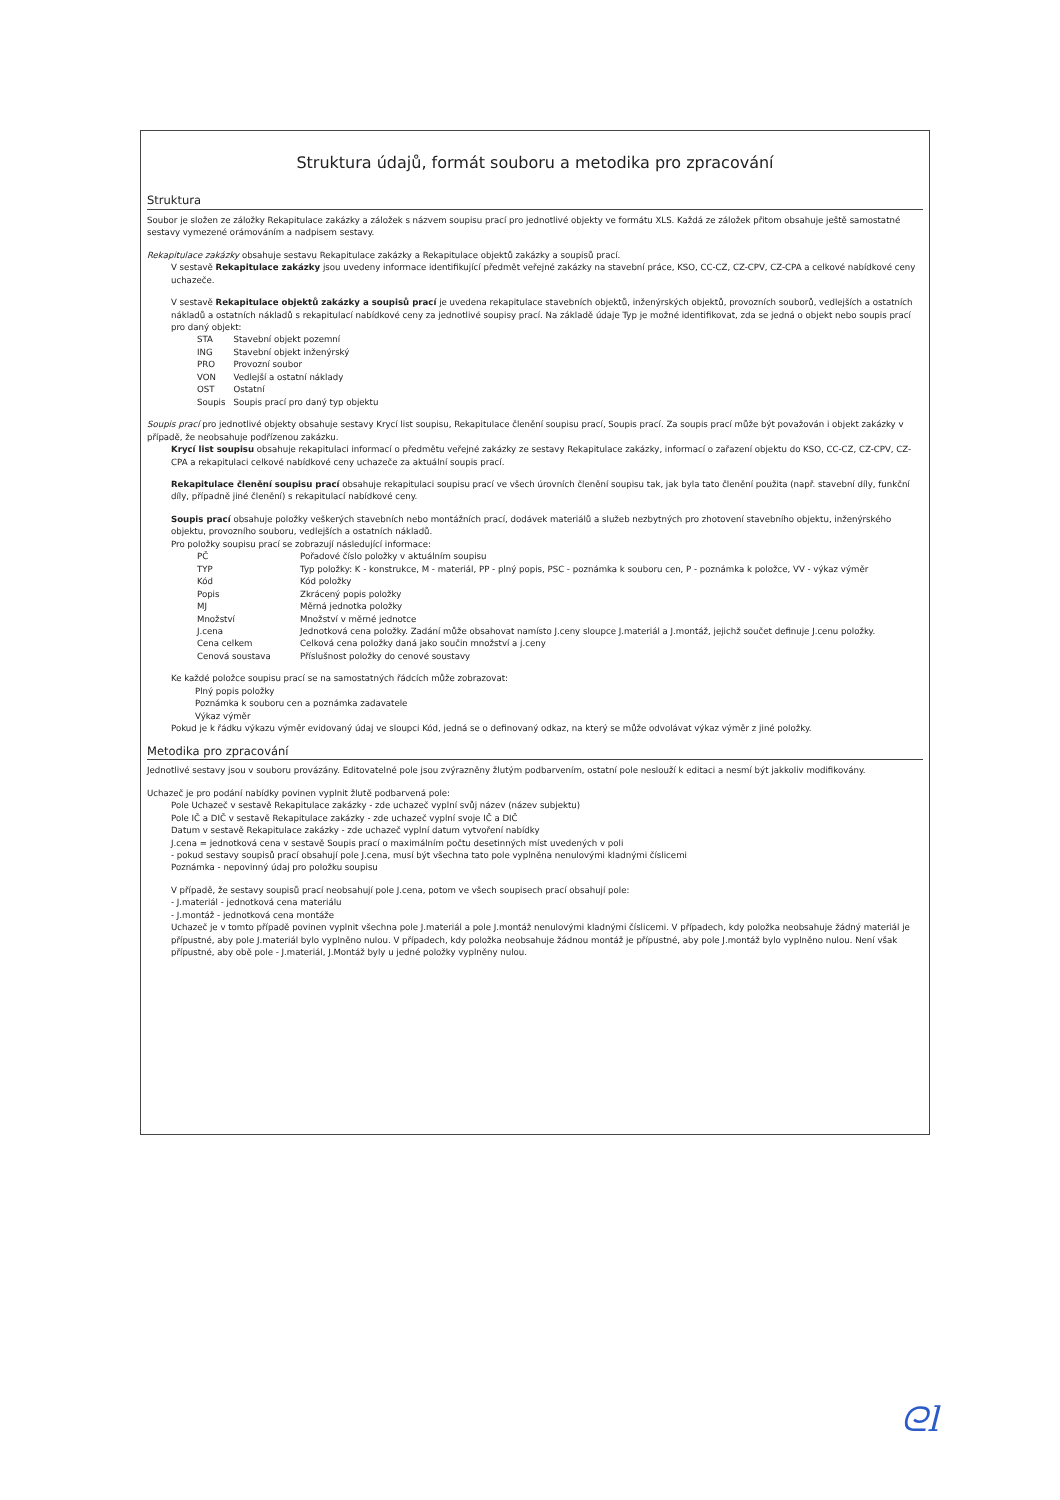Struktura údajů, formát souboru a metodika pro zpracování
Struktura
Soubor je složen ze záložky Rekapitulace zakázky a záložek s názvem soupisu prací pro jednotlivé objekty ve formátu XLS. Každá ze záložek přitom obsahuje ještě samostatné sestavy vymezené orámováním a nadpisem sestavy.
Rekapitulace zakázky obsahuje sestavu Rekapitulace zakázky a Rekapitulace objektů zakázky a soupisů prací.
V sestavě Rekapitulace zakázky jsou uvedeny informace identifikující předmět veřejné zakázky na stavební práce, KSO, CC-CZ, CZ-CPV, CZ-CPA a celkové nabídkové ceny uchazeče.
V sestavě Rekapitulace objektů zakázky a soupisů prací je uvedena rekapitulace stavebních objektů, inženýrských objektů, provozních souborů, vedlejších a ostatních nákladů a ostatních nákladů s rekapitulací nabídkové ceny za jednotlivé soupisy prací. Na základě údaje Typ je možné identifikovat, zda se jedná o objekt nebo soupis prací pro daný objekt:
| STA | Stavební objekt pozemní |
| ING | Stavební objekt inženýrský |
| PRO | Provozní soubor |
| VON | Vedlejší a ostatní náklady |
| OST | Ostatní |
| Soupis | Soupis prací pro daný typ objektu |
Soupis prací pro jednotlivé objekty obsahuje sestavy Krycí list soupisu, Rekapitulace členění soupisu prací, Soupis prací. Za soupis prací může být považován i objekt zakázky v případě, že neobsahuje podřízenou zakázku.
Krycí list soupisu obsahuje rekapitulaci informací o předmětu veřejné zakázky ze sestavy Rekapitulace zakázky, informací o zařazení objektu do KSO, CC-CZ, CZ-CPV, CZ-CPA a rekapitulaci celkové nabídkové ceny uchazeče za aktuální soupis prací.
Rekapitulace členění soupisu prací obsahuje rekapitulaci soupisu prací ve všech úrovních členění soupisu tak, jak byla tato členění použita (např. stavební díly, funkční díly, případně jiné členění) s rekapitulací nabídkové ceny.
Soupis prací obsahuje položky veškerých stavebních nebo montážních prací, dodávek materiálů a služeb nezbytných pro zhotovení stavebního objektu, inženýrského objektu, provozního souboru, vedlejších a ostatních nákladů.
Pro položky soupisu prací se zobrazují následující informace:
| PČ | Pořadové číslo položky v aktuálním soupisu |
| TYP | Typ položky: K - konstrukce, M - materiál, PP - plný popis, PSC - poznámka k souboru cen, P - poznámka k položce, VV - výkaz výměr |
| Kód | Kód položky |
| Popis | Zkrácený popis položky |
| MJ | Měrná jednotka položky |
| Množství | Množství v měrné jednotce |
| J.cena | Jednotková cena položky. Zadání může obsahovat namísto J.ceny sloupce J.materiál a J.montáž, jejichž součet definuje J.cenu položky. |
| Cena celkem | Celková cena položky daná jako součin množství a j.ceny |
| Cenová soustava | Příslušnost položky do cenové soustavy |
Ke každé položce soupisu prací se na samostatných řádcích může zobrazovat:
Plný popis položky
Poznámka k souboru cen a poznámka zadavatele
Výkaz výměr
Pokud je k řádku výkazu výměr evidovaný údaj ve sloupci Kód, jedná se o definovaný odkaz, na který se může odvolávat výkaz výměr z jiné položky.
Metodika pro zpracování
Jednotlivé sestavy jsou v souboru provázány. Editovatelné pole jsou zvýrazněny žlutým podbarvením, ostatní pole neslouží k editaci a nesmí být jakkoliv modifikovány.
Uchazeč je pro podání nabídky povinen vyplnit žlutě podbarvená pole:
Pole Uchazeč v sestavě Rekapitulace zakázky - zde uchazeč vyplní svůj název (název subjektu)
Pole IČ a DIČ v sestavě Rekapitulace zakázky - zde uchazeč vyplní svoje IČ a DIČ
Datum v sestavě Rekapitulace zakázky - zde uchazeč vyplní datum vytvoření nabídky
J.cena = jednotková cena v sestavě Soupis prací o maximálním počtu desetinných míst uvedených v poli
- pokud sestavy soupisů prací obsahují pole J.cena, musí být všechna tato pole vyplněna nenulovými kladnými číslicemi
Poznámka - nepovinný údaj pro položku soupisu
V případě, že sestavy soupisů prací neobsahují pole J.cena, potom ve všech soupisech prací obsahují pole:
- J.materiál - jednotková cena materiálu
- J.montáž - jednotková cena montáže
Uchazeč je v tomto případě povinen vyplnit všechna pole J.materiál a pole J.montáž nenulovými kladnými číslicemi. V případech, kdy položka neobsahuje žádný materiál je přípustné, aby pole J.materiál bylo vyplněno nulou. V případech, kdy položka neobsahuje žádnou montáž je přípustné, aby pole J.montáž bylo vyplněno nulou. Není však přípustné, aby obě pole - J.materiál, J.Montáž byly u jedné položky vyplněny nulou.
ᘓl